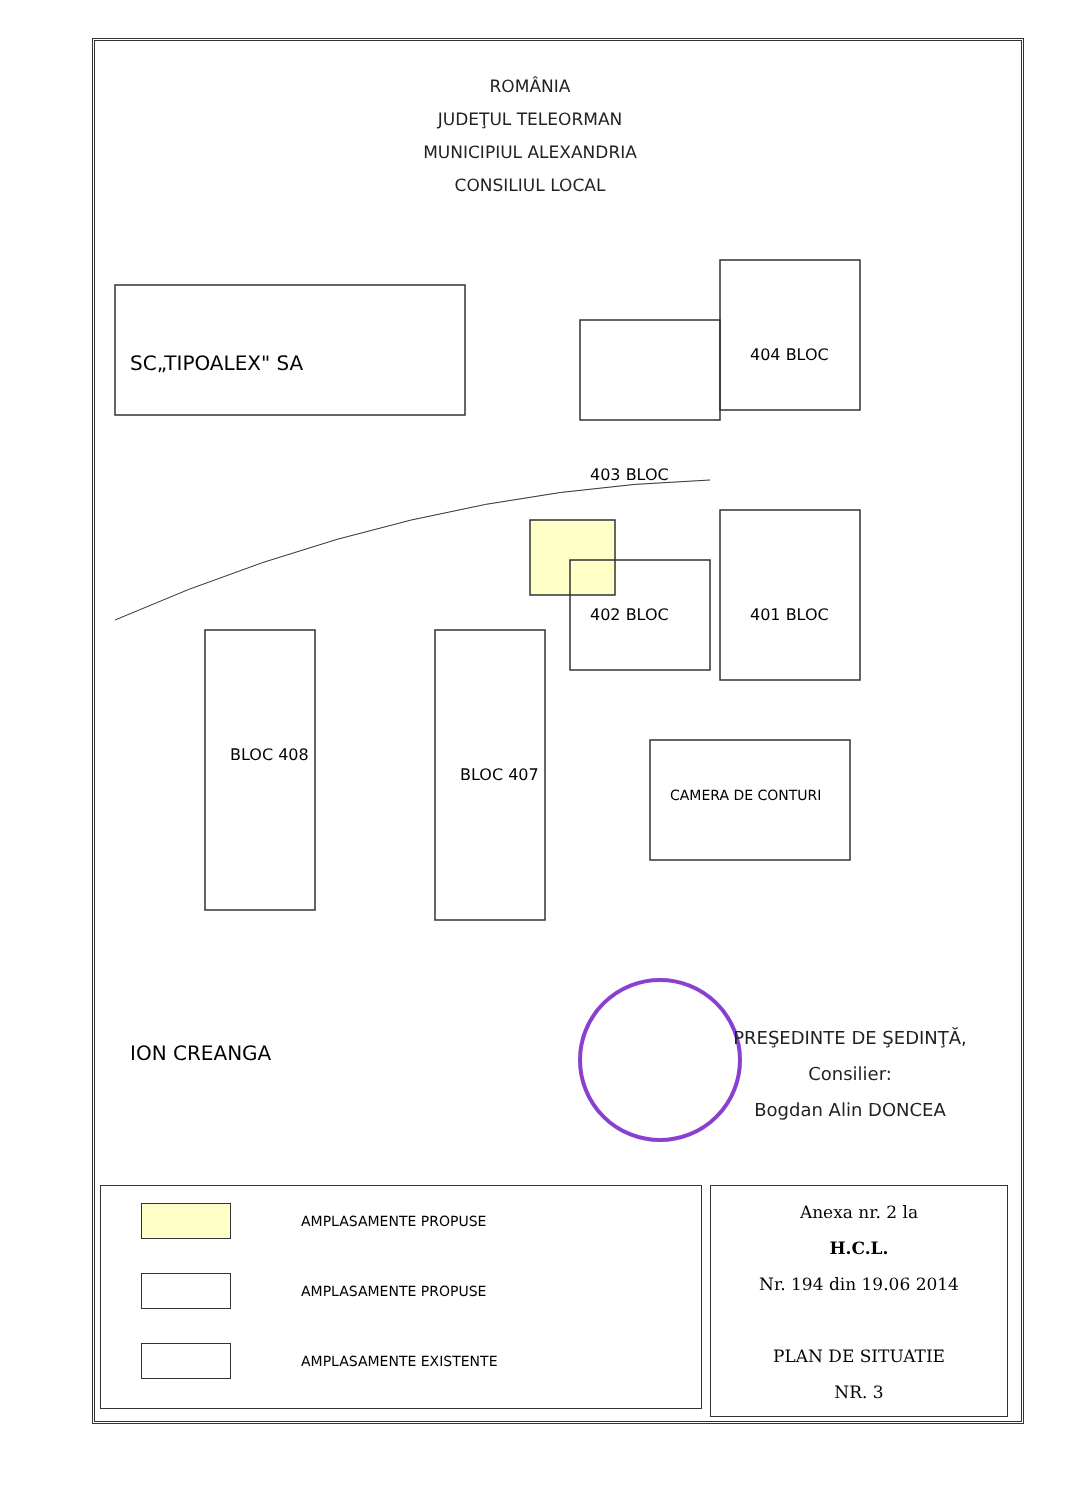SC„TIPOALEX" SA
ION CREANGA
403 BLOC
404 BLOC
401 BLOC
402 BLOC
BLOC 408
BLOC 407
CAMERA DE CONTURI
ROMÂNIA
JUDEŢUL TELEORMAN
MUNICIPIUL ALEXANDRIA
CONSILIUL LOCAL
PREŞEDINTE DE ŞEDINŢĂ,
Consilier:
Bogdan Alin DONCEA
AMPLASAMENTE PROPUSE
AMPLASAMENTE PROPUSE
AMPLASAMENTE EXISTENTE
Anexa nr. 2 la
H.C.L.
Nr. 194 din 19.06 2014
PLAN DE SITUATIE
NR. 3